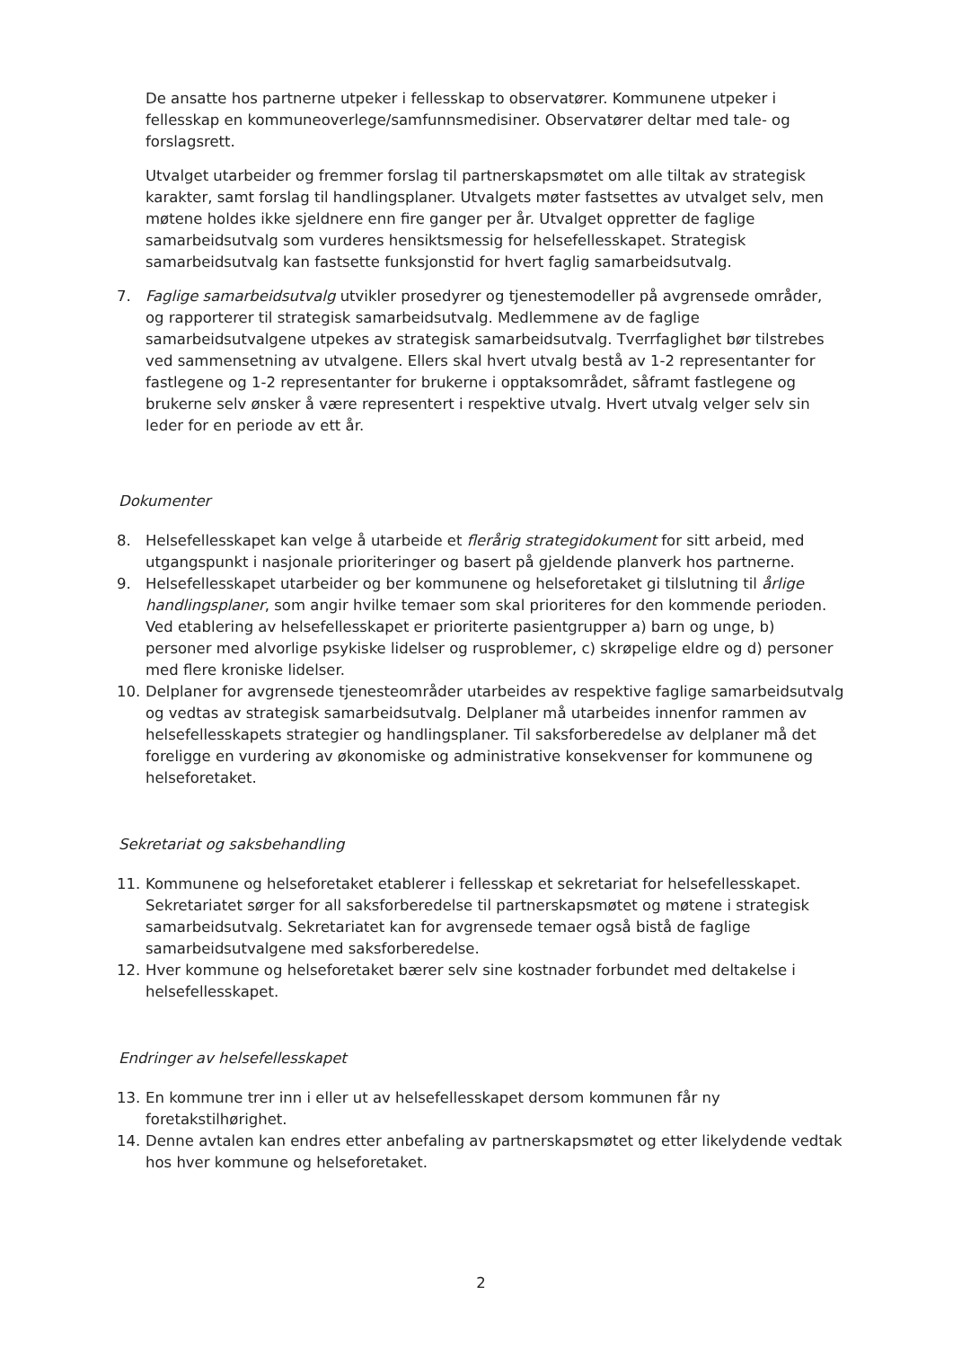De ansatte hos partnerne utpeker i fellesskap to observatører. Kommunene utpeker i fellesskap en kommuneoverlege/samfunnsmedisiner. Observatører deltar med tale- og forslagsrett.
Utvalget utarbeider og fremmer forslag til partnerskapsmøtet om alle tiltak av strategisk karakter, samt forslag til handlingsplaner. Utvalgets møter fastsettes av utvalget selv, men møtene holdes ikke sjeldnere enn fire ganger per år. Utvalget oppretter de faglige samarbeidsutvalg som vurderes hensiktsmessig for helsefellesskapet. Strategisk samarbeidsutvalg kan fastsette funksjonstid for hvert faglig samarbeidsutvalg.
7. Faglige samarbeidsutvalg utvikler prosedyrer og tjenestemodeller på avgrensede områder, og rapporterer til strategisk samarbeidsutvalg. Medlemmene av de faglige samarbeidsutvalgene utpekes av strategisk samarbeidsutvalg. Tverrfaglighet bør tilstrebes ved sammensetning av utvalgene. Ellers skal hvert utvalg bestå av 1-2 representanter for fastlegene og 1-2 representanter for brukerne i opptaksområdet, såframt fastlegene og brukerne selv ønsker å være representert i respektive utvalg. Hvert utvalg velger selv sin leder for en periode av ett år.
Dokumenter
8. Helsefellesskapet kan velge å utarbeide et flerårig strategidokument for sitt arbeid, med utgangspunkt i nasjonale prioriteringer og basert på gjeldende planverk hos partnerne.
9. Helsefellesskapet utarbeider og ber kommunene og helseforetaket gi tilslutning til årlige handlingsplaner, som angir hvilke temaer som skal prioriteres for den kommende perioden. Ved etablering av helsefellesskapet er prioriterte pasientgrupper a) barn og unge, b) personer med alvorlige psykiske lidelser og rusproblemer, c) skrøpelige eldre og d) personer med flere kroniske lidelser.
10. Delplaner for avgrensede tjenesteområder utarbeides av respektive faglige samarbeidsutvalg og vedtas av strategisk samarbeidsutvalg. Delplaner må utarbeides innenfor rammen av helsefellesskapets strategier og handlingsplaner. Til saksforberedelse av delplaner må det foreligge en vurdering av økonomiske og administrative konsekvenser for kommunene og helseforetaket.
Sekretariat og saksbehandling
11. Kommunene og helseforetaket etablerer i fellesskap et sekretariat for helsefellesskapet. Sekretariatet sørger for all saksforberedelse til partnerskapsmøtet og møtene i strategisk samarbeidsutvalg. Sekretariatet kan for avgrensede temaer også bistå de faglige samarbeidsutvalgene med saksforberedelse.
12. Hver kommune og helseforetaket bærer selv sine kostnader forbundet med deltakelse i helsefellesskapet.
Endringer av helsefellesskapet
13. En kommune trer inn i eller ut av helsefellesskapet dersom kommunen får ny foretakstilhørighet.
14. Denne avtalen kan endres etter anbefaling av partnerskapsmøtet og etter likelydende vedtak hos hver kommune og helseforetaket.
2